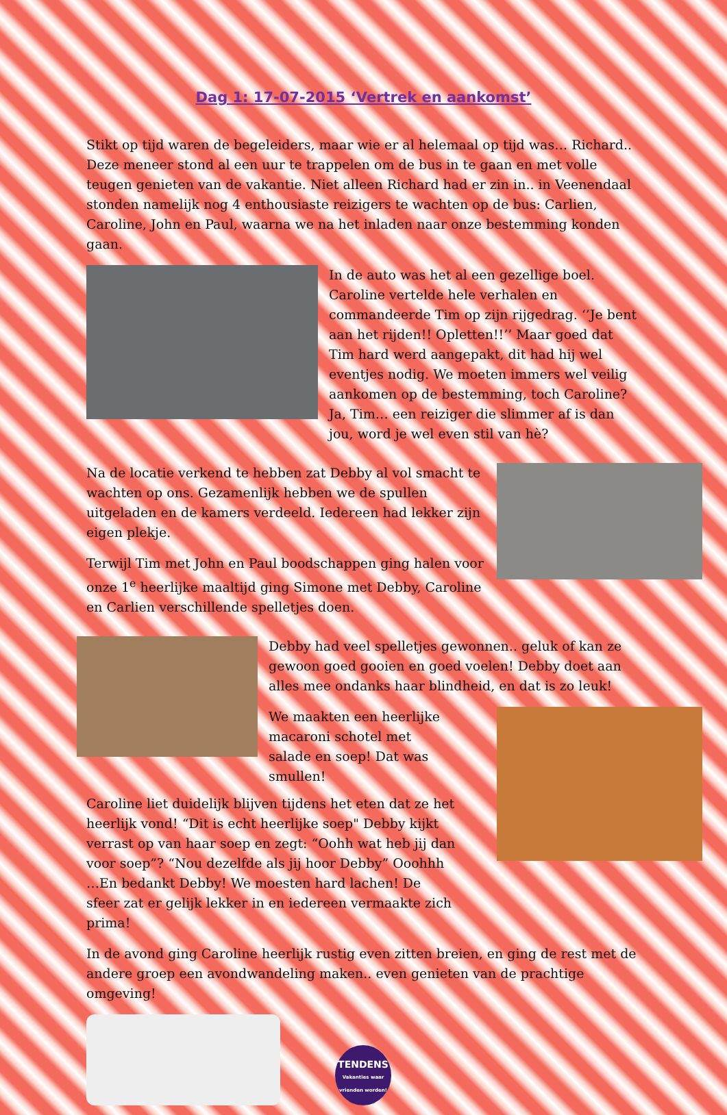Dag 1: 17-07-2015 ‘Vertrek en aankomst’
Stikt op tijd waren de begeleiders, maar wie er al helemaal op tijd was… Richard.. Deze meneer stond al een uur te trappelen om de bus in te gaan en met volle teugen genieten van de vakantie. Niet alleen Richard had er zin in.. in Veenendaal stonden namelijk nog 4 enthousiaste reizigers te wachten op de bus: Carlien, Caroline, John en Paul, waarna we na het inladen naar onze bestemming konden gaan.
In de auto was het al een gezellige boel. Caroline vertelde hele verhalen en commandeerde Tim op zijn rijgedrag. ‘’Je bent aan het rijden!! Opletten!!’’ Maar goed dat Tim hard werd aangepakt, dit had hij wel eventjes nodig. We moeten immers wel veilig aankomen op de bestemming, toch Caroline? Ja, Tim… een reiziger die slimmer af is dan jou, word je wel even stil van hè?
Na de locatie verkend te hebben zat Debby al vol smacht te wachten op ons. Gezamenlijk hebben we de spullen uitgeladen en de kamers verdeeld. Iedereen had lekker zijn eigen plekje.
Terwijl Tim met John en Paul boodschappen ging halen voor onze 1<sup>e</sup> heerlijke maaltijd ging Simone met Debby, Caroline en Carlien verschillende spelletjes doen.
Debby had veel spelletjes gewonnen.. geluk of kan ze gewoon goed gooien en goed voelen! Debby doet aan alles mee ondanks haar blindheid, en dat is zo leuk!
We maakten een heerlijke macaroni schotel met salade en soep! Dat was smullen!
Caroline liet duidelijk blijven tijdens het eten dat ze het heerlijk vond! “Dit is echt heerlijke soep" Debby kijkt verrast op van haar soep en zegt: “Oohh wat heb jij dan voor soep”? “Nou dezelfde als jij hoor Debby” Ooohhh …En bedankt Debby! We moesten hard lachen! De sfeer zat er gelijk lekker in en iedereen vermaakte zich prima!
In de avond ging Caroline heerlijk rustig even zitten breien, en ging de rest met de andere groep een avondwandeling maken.. even genieten van de prachtige omgeving!
TENDENS
Vakanties waar vrienden worden!